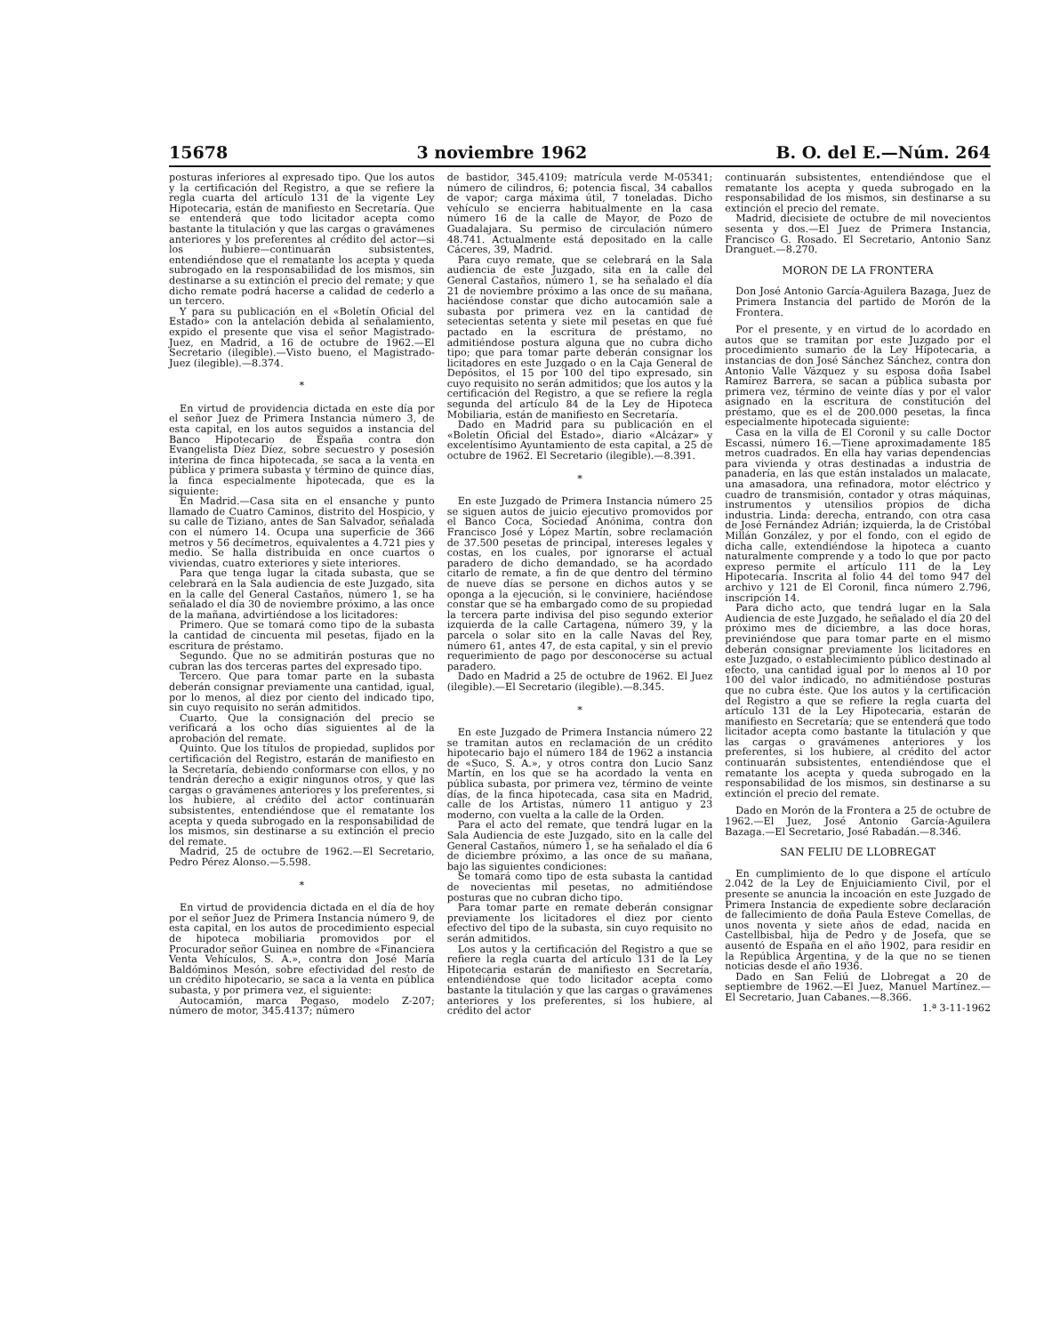15678 3 noviembre 1962 B. O. del E.—Núm. 264
posturas inferiores al expresado tipo. Que los autos y la certificación del Registro, a que se refiere la regla cuarta del artículo 131 de la vigente Ley Hipotecaria, están de manifiesto en Secretaría. Que se entenderá que todo licitador acepta como bastante la titulación y que las cargas o gravámenes anteriores y los preferentes al crédito del actor—si los hubiere—continuarán subsistentes, entendiéndose que el rematante los acepta y queda subrogado en la responsabilidad de los mismos, sin destinarse a su extinción el precio del remate; y que dicho remate podrá hacerse a calidad de cederlo a un tercero.
Y para su publicación en el «Boletín Oficial del Estado» con la antelación debida al señalamiento, expido el presente que visa el señor Magistrado-Juez, en Madrid, a 16 de octubre de 1962.—El Secretario (ilegible).—Visto bueno, el Magistrado-Juez (ilegible).—8.374.
*
En virtud de providencia dictada en este día por el señor Juez de Primera Instancia número 3, de esta capital, en los autos seguidos a instancia del Banco Hipotecario de España contra don Evangelista Díez Díez, sobre secuestro y posesión interina de finca hipotecada, se saca a la venta en pública y primera subasta y término de quince días, la finca especialmente hipotecada, que es la siguiente:
En Madrid.—Casa sita en el ensanche y punto llamado de Cuatro Caminos, distrito del Hospicio, y su calle de Tiziano, antes de San Salvador, señalada con el número 14. Ocupa una superficie de 366 metros y 56 decímetros, equivalentes a 4.721 pies y medio. Se halla distribuida en once cuartos o viviendas, cuatro exteriores y siete interiores.
Para que tenga lugar la citada subasta, que se celebrará en la Sala audiencia de este Juzgado, sita en la calle del General Castaños, número 1, se ha señalado el día 30 de noviembre próximo, a las once de la mañana, advirtiéndose a los licitadores:
Primero. Que se tomará como tipo de la subasta la cantidad de cincuenta mil pesetas, fijado en la escritura de préstamo.
Segundo. Que no se admitirán posturas que no cubran las dos terceras partes del expresado tipo.
Tercero. Que para tomar parte en la subasta deberán consignar previamente una cantidad, igual, por lo menos, al diez por ciento del indicado tipo, sin cuyo requisito no serán admitidos.
Cuarto. Que la consignación del precio se verificará a los ocho días siguientes al de la aprobación del remate.
Quinto. Que los títulos de propiedad, suplidos por certificación del Registro, estarán de manifiesto en la Secretaría, debiendo conformarse con ellos, y no tendrán derecho a exigir ningunos otros, y que las cargas o gravámenes anteriores y los preferentes, si los hubiere, al crédito del actor continuarán subsistentes, entendiéndose que el rematante los acepta y queda subrogado en la responsabilidad de los mismos, sin destinarse a su extinción el precio del remate.
Madrid, 25 de octubre de 1962.—El Secretario, Pedro Pérez Alonso.—5.598.
*
En virtud de providencia dictada en el día de hoy por el señor Juez de Primera Instancia número 9, de esta capital, en los autos de procedimiento especial de hipoteca mobiliaria promovidos por el Procurador señor Guinea en nombre de «Financiera Venta Vehículos, S. A.», contra don José María Baldóminos Mesón, sobre efectividad del resto de un crédito hipotecario, se saca a la venta en pública subasta, y por primera vez, el siguiente:
Autocamión, marca Pegaso, modelo Z-207; número de motor, 345.4137; número
de bastidor, 345.4109; matrícula verde M-05341; número de cilindros, 6; potencia fiscal, 34 caballos de vapor; carga máxima útil, 7 toneladas. Dicho vehículo se encierra habitualmente en la casa número 16 de la calle de Mayor, de Pozo de Guadalajara. Su permiso de circulación número 48.741. Actualmente está depositado en la calle Cáceres, 39, Madrid.
Para cuyo remate, que se celebrará en la Sala audiencia de este Juzgado, sita en la calle del General Castaños, número 1, se ha señalado el día 21 de noviembre próximo a las once de su mañana, haciéndose constar que dicho autocamión sale a subasta por primera vez en la cantidad de setecientas setenta y siete mil pesetas en que fué pactado en la escritura de préstamo, no admitiéndose postura alguna que no cubra dicho tipo; que para tomar parte deberán consignar los licitadores en este Juzgado o en la Caja General de Depósitos, el 15 por 100 del tipo expresado, sin cuyo requisito no serán admitidos; que los autos y la certificación del Registro, a que se refiere la regla segunda del artículo 84 de la Ley de Hipoteca Mobiliaria, están de manifiesto en Secretaría.
Dado en Madrid para su publicación en el «Boletín Oficial del Estado», diario «Alcázar» y excelentísimo Ayuntamiento de esta capital, a 25 de octubre de 1962. El Secretario (ilegible).—8.391.
*
En este Juzgado de Primera Instancia número 25 se siguen autos de juicio ejecutivo promovidos por el Banco Coca, Sociedad Anónima, contra don Francisco José y López Martín, sobre reclamación de 37.500 pesetas de principal, intereses legales y costas, en los cuales, por ignorarse el actual paradero de dicho demandado, se ha acordado citarlo de remate, a fin de que dentro del término de nueve días se persone en dichos autos y se oponga a la ejecución, si le conviniere, haciéndose constar que se ha embargado como de su propiedad la tercera parte indivisa del piso segundo exterior izquierda de la calle Cartagena, número 39, y la parcela o solar sito en la calle Navas del Rey, número 61, antes 47, de esta capital, y sin el previo requerimiento de pago por desconocerse su actual paradero.
Dado en Madrid a 25 de octubre de 1962. El Juez (ilegible).—El Secretario (ilegible).—8.345.
*
En este Juzgado de Primera Instancia número 22 se tramitan autos en reclamación de un crédito hipotecario bajo el número 184 de 1962 a instancia de «Suco, S. A.», y otros contra don Lucio Sanz Martín, en los que se ha acordado la venta en pública subasta, por primera vez, término de veinte días, de la finca hipotecada, casa sita en Madrid, calle de los Artistas, número 11 antiguo y 23 moderno, con vuelta a la calle de la Orden.
Para el acto del remate, que tendrá lugar en la Sala Audiencia de este Juzgado, sito en la calle del General Castaños, número 1, se ha señalado el día 6 de diciembre próximo, a las once de su mañana, bajo las siguientes condiciones:
Se tomará como tipo de esta subasta la cantidad de novecientas mil pesetas, no admitiéndose posturas que no cubran dicho tipo.
Para tomar parte en remate deberán consignar previamente los licitadores el diez por ciento efectivo del tipo de la subasta, sin cuyo requisito no serán admitidos.
Los autos y la certificación del Registro a que se refiere la regla cuarta del artículo 131 de la Ley Hipotecaria estarán de manifiesto en Secretaría, entendiéndose que todo licitador acepta como bastante la titulación y que las cargas o gravámenes anteriores y los preferentes, si los hubiere, al crédito del actor
continuarán subsistentes, entendiéndose que el rematante los acepta y queda subrogado en la responsabilidad de los mismos, sin destinarse a su extinción el precio del remate.
Madrid, diecisiete de octubre de mil novecientos sesenta y dos.—El Juez de Primera Instancia, Francisco G. Rosado. El Secretario, Antonio Sanz Dranguet.—8.270.
MORON DE LA FRONTERA
Don José Antonio García-Aguilera Bazaga, Juez de Primera Instancia del partido de Morón de la Frontera.
Por el presente, y en virtud de lo acordado en autos que se tramitan por este Juzgado por el procedimiento sumario de la Ley Hipotecaria, a instancias de don José Sánchez Sánchez, contra don Antonio Valle Vázquez y su esposa doña Isabel Ramírez Barrera, se sacan a pública subasta por primera vez, término de veinte días y por el valor asignado en la escritura de constitución del préstamo, que es el de 200.000 pesetas, la finca especialmente hipotecada siguiente:
Casa en la villa de El Coronil y su calle Doctor Escassi, número 16.—Tiene aproximadamente 185 metros cuadrados. En ella hay varias dependencias para vivienda y otras destinadas a industria de panadería, en las que están instalados un malacate, una amasadora, una refinadora, motor eléctrico y cuadro de transmisión, contador y otras máquinas, instrumentos y utensilios propios de dicha industria. Linda: derecha, entrando, con otra casa de José Fernández Adrián; izquierda, la de Cristóbal Millán González, y por el fondo, con el egido de dicha calle, extendiéndose la hipoteca a cuanto naturalmente comprende y a todo lo que por pacto expreso permite el artículo 111 de la Ley Hipotecaria. Inscrita al folio 44 del tomo 947 del archivo y 121 de El Coronil, finca número 2.796, inscripción 14.
Para dicho acto, que tendrá lugar en la Sala Audiencia de este Juzgado, he señalado el día 20 del próximo mes de diciembre, a las doce horas, previniéndose que para tomar parte en el mismo deberán consignar previamente los licitadores en este Juzgado, o establecimiento público destinado al efecto, una cantidad igual por lo menos al 10 por 100 del valor indicado, no admitiéndose posturas que no cubra éste. Que los autos y la certificación del Registro a que se refiere la regla cuarta del artículo 131 de la Ley Hipotecaria, estarán de manifiesto en Secretaría; que se entenderá que todo licitador acepta como bastante la titulación y que las cargas o gravámenes anteriores y los preferentes, si los hubiere, al crédito del actor continuarán subsistentes, entendiéndose que el rematante los acepta y queda subrogado en la responsabilidad de los mismos, sin destinarse a su extinción el precio del remate.
Dado en Morón de la Frontera a 25 de octubre de 1962.—El Juez, José Antonio García-Aguilera Bazaga.—El Secretario, José Rabadán.—8.346.
SAN FELIU DE LLOBREGAT
En cumplimiento de lo que dispone el artículo 2.042 de la Ley de Enjuiciamiento Civil, por el presente se anuncia la incoación en este Juzgado de Primera Instancia de expediente sobre declaración de fallecimiento de doña Paula Esteve Comellas, de unos noventa y siete años de edad, nacida en Castellbisbal, hija de Pedro y de Josefa, que se ausentó de España en el año 1902, para residir en la República Argentina, y de la que no se tienen noticias desde el año 1936.
Dado en San Feliú de Llobregat a 20 de septiembre de 1962.—El Juez, Manuel Martínez.—El Secretario, Juan Cabanes.—8.366. 1.ª 3-11-1962